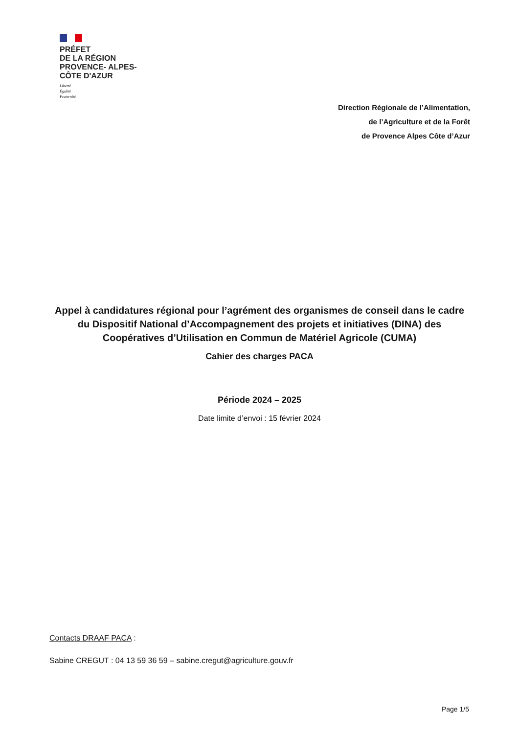PRÉFET
DE LA RÉGION
PROVENCE- ALPES-
CÔTE D'AZUR
Liberté
Égalité
Fraternité
Direction Régionale de l’Alimentation,
de l’Agriculture et de la Forêt
de Provence Alpes Côte d’Azur
Appel à candidatures régional pour l’agrément des organismes de conseil dans le cadre du Dispositif National d’Accompagnement des projets et initiatives (DINA) des Coopératives d’Utilisation en Commun de Matériel Agricole (CUMA)
Cahier des charges PACA
Période 2024 – 2025
Date limite d’envoi : 15 février 2024
Contacts DRAAF PACA :
Sabine CREGUT : 04 13 59 36 59 – sabine.cregut@agriculture.gouv.fr
Page 1/5